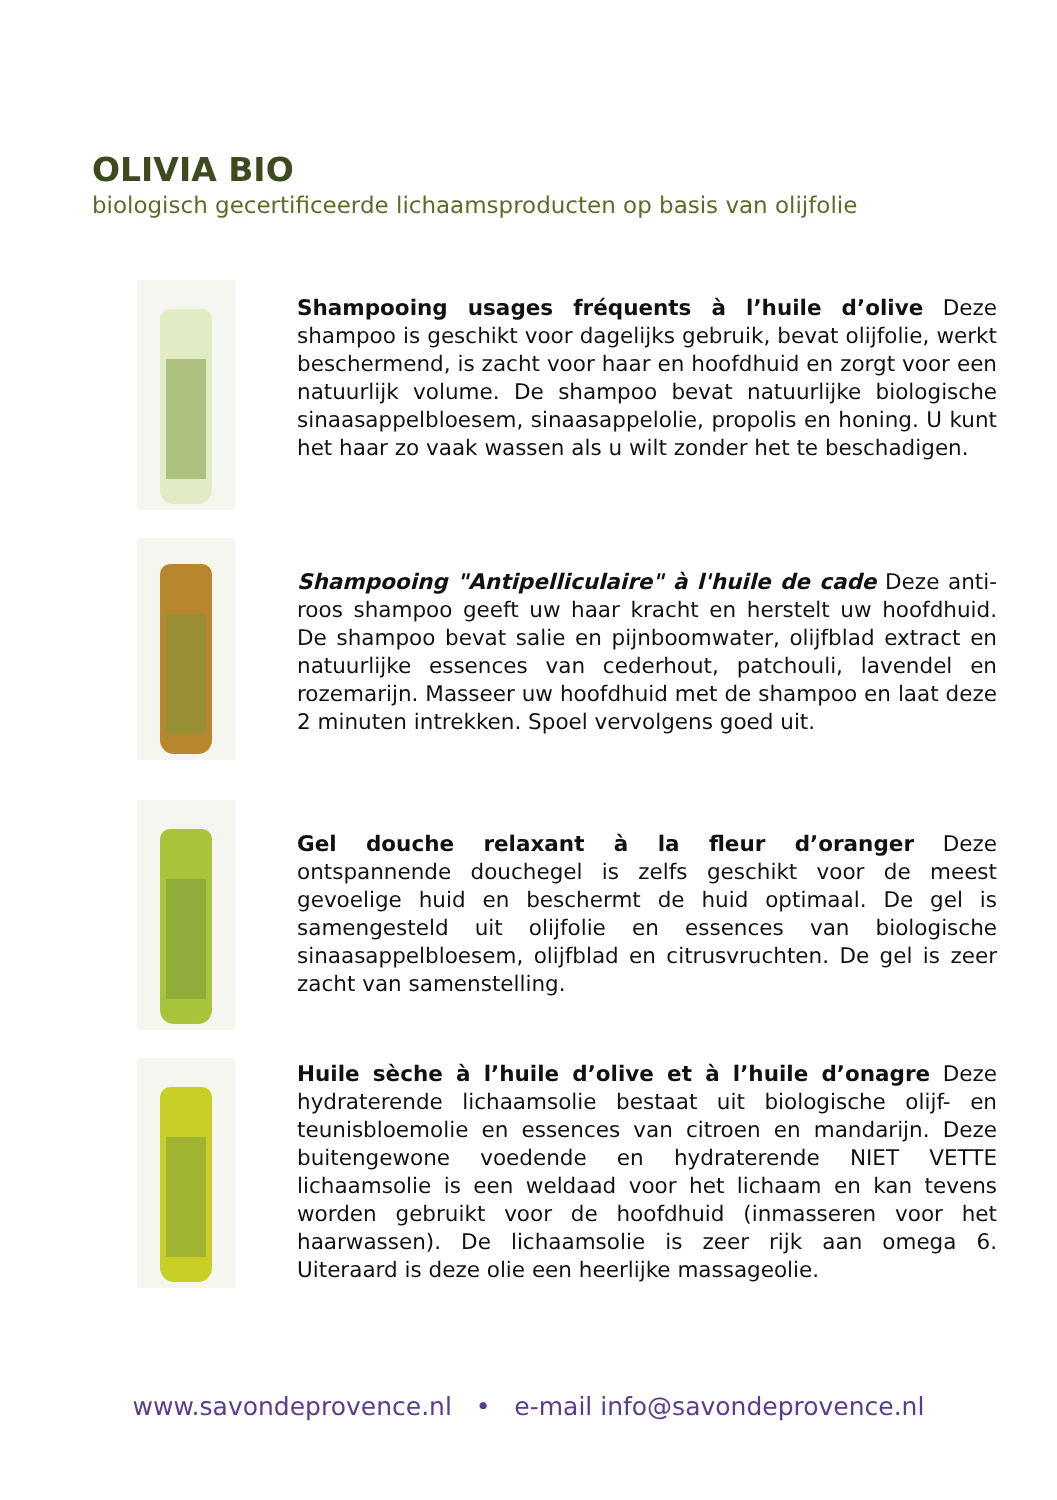OLIVIA BIO
biologisch gecertificeerde lichaamsproducten op basis van olijfolie
Shampooing usages fréquents à l’huile d’olive Deze shampoo is geschikt voor dagelijks gebruik, bevat olijfolie, werkt beschermend, is zacht voor haar en hoofdhuid en zorgt voor een natuurlijk volume. De shampoo bevat natuurlijke biologische sinaasappelbloesem, sinaasappelolie, propolis en honing. U kunt het haar zo vaak wassen als u wilt zonder het te beschadigen.
Shampooing "Antipelliculaire" à l'huile de cade Deze anti-roos shampoo geeft uw haar kracht en herstelt uw hoofdhuid. De shampoo bevat salie en pijnboomwater, olijfblad extract en natuurlijke essences van cederhout, patchouli, lavendel en rozemarijn. Masseer uw hoofdhuid met de shampoo en laat deze 2 minuten intrekken. Spoel vervolgens goed uit.
Gel douche relaxant à la fleur d’oranger Deze ontspannende douchegel is zelfs geschikt voor de meest gevoelige huid en beschermt de huid optimaal. De gel is samengesteld uit olijfolie en essences van biologische sinaasappelbloesem, olijfblad en citrusvruchten. De gel is zeer zacht van samenstelling.
Huile sèche à l’huile d’olive et à l’huile d’onagre Deze hydraterende lichaamsolie bestaat uit biologische olijf- en teunisbloemolie en essences van citroen en mandarijn. Deze buitengewone voedende en hydraterende NIET VETTE lichaamsolie is een weldaad voor het lichaam en kan tevens worden gebruikt voor de hoofdhuid (inmasseren voor het haarwassen). De lichaamsolie is zeer rijk aan omega 6. Uiteraard is deze olie een heerlijke massageolie.
www.savondeprovence.nl • e-mail info@savondeprovence.nl